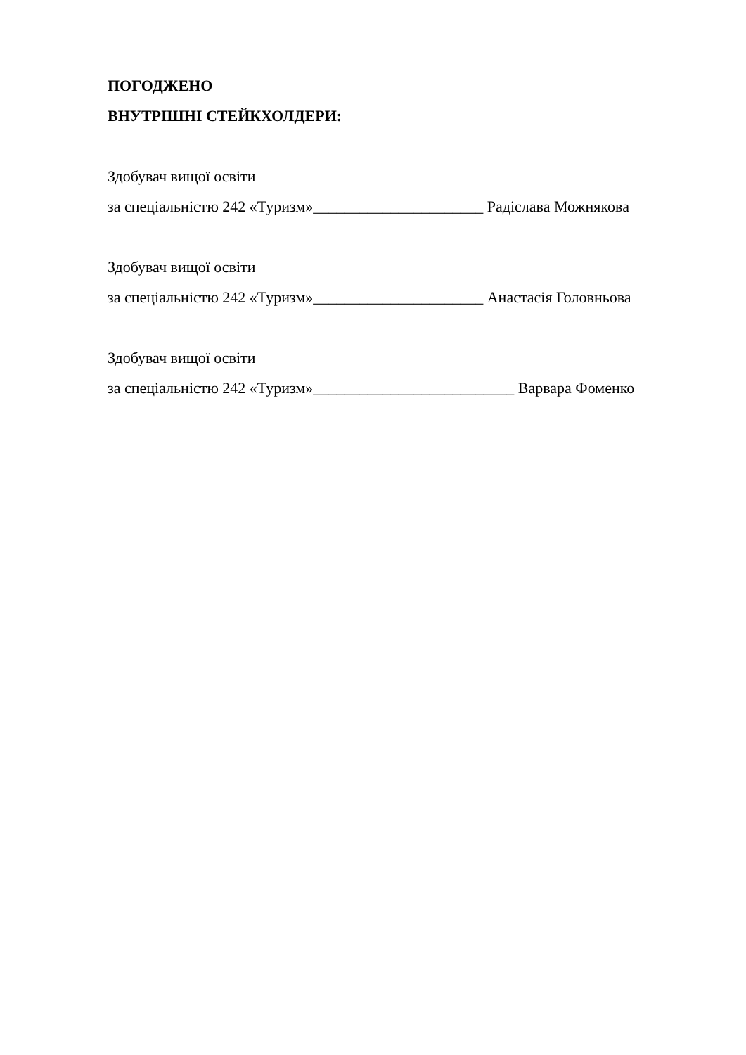ПОГОДЖЕНО
ВНУТРІШНІ СТЕЙКХОЛДЕРИ:
Здобувач вищої освіти
за спеціальністю 242 «Туризм»______________________ Радіслава Можнякова
Здобувач вищої освіти
за спеціальністю 242 «Туризм»______________________ Анастасія Головньова
Здобувач вищої освіти
за спеціальністю 242 «Туризм»__________________________ Варвара Фоменко